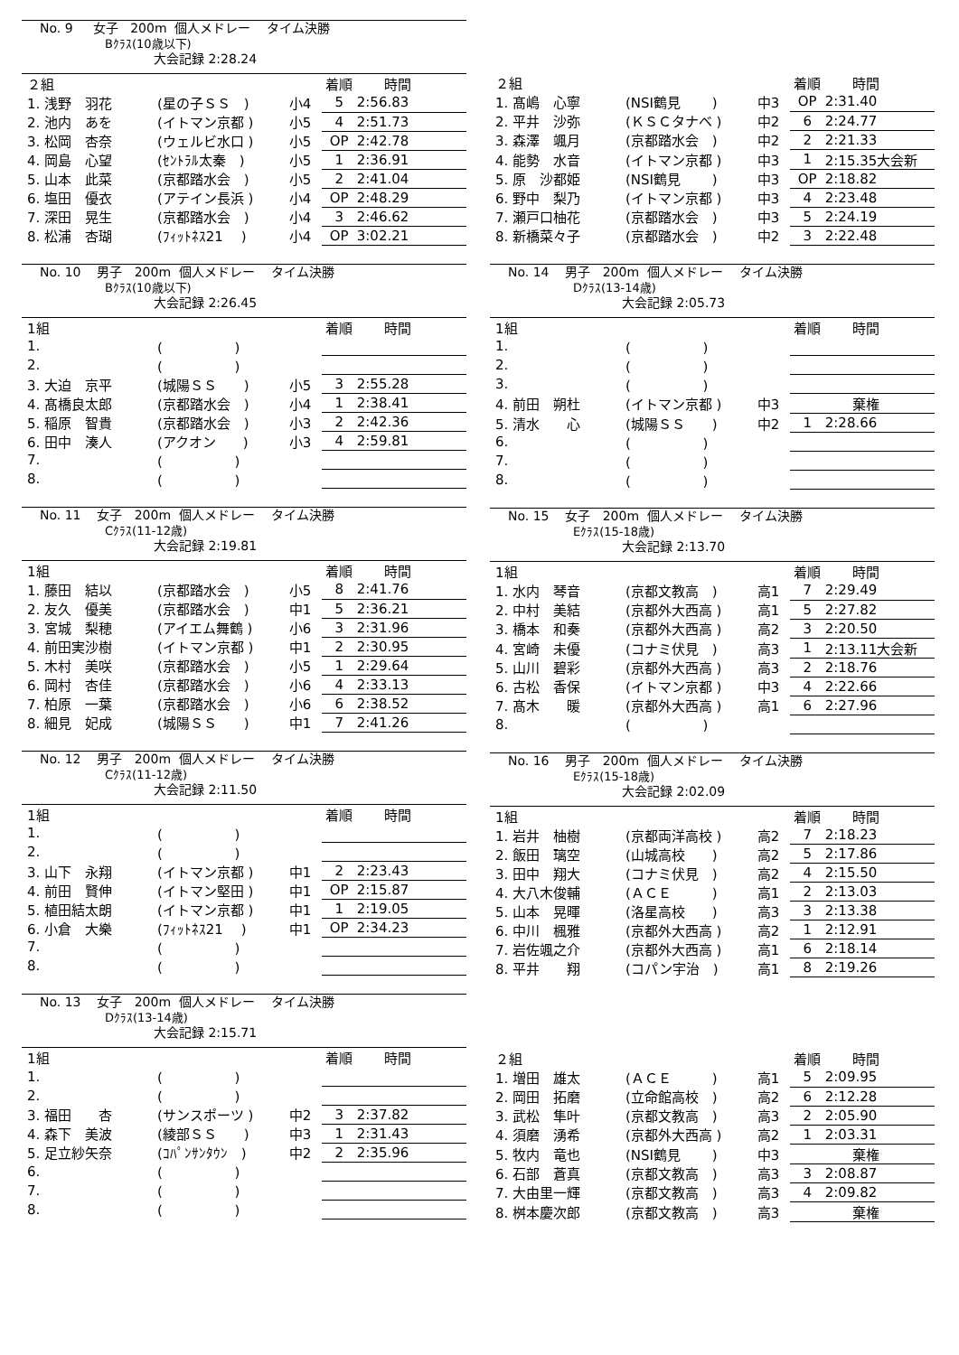No. 9 女子 200m 個人メドレー タイム決勝
Bｸﾗｽ(10歳以下)
大会記録 2:28.24
| ２組 | | | 着順 | 時間 |
| --- | --- | --- | --- | --- |
| 1. 浅野 羽花 | (星の子ＳＳ ) | 小4 | 5 | 2:56.83 |
| 2. 池内 あを | (イトマン京都 ) | 小5 | 4 | 2:51.73 |
| 3. 松岡 杏奈 | (ウェルビ水口 ) | 小5 | OP | 2:42.78 |
| 4. 岡島 心望 | (ｾﾝﾄﾗﾙ太秦 ) | 小5 | 1 | 2:36.91 |
| 5. 山本 此菜 | (京都踏水会 ) | 小5 | 2 | 2:41.04 |
| 6. 塩田 優衣 | (アテイン長浜 ) | 小4 | OP | 2:48.29 |
| 7. 深田 晃生 | (京都踏水会 ) | 小4 | 3 | 2:46.62 |
| 8. 松浦 杏瑚 | (ﾌｨｯﾄﾈｽ21 ) | 小4 | OP | 3:02.21 |
No. 10 男子 200m 個人メドレー タイム決勝
Bｸﾗｽ(10歳以下)
大会記録 2:26.45
| 1組 | | | 着順 | 時間 |
| --- | --- | --- | --- | --- |
| 1. | ( ) | | | |
| 2. | ( ) | | | |
| 3. 大迫 京平 | (城陽ＳＳ ) | 小5 | 3 | 2:55.28 |
| 4. 髙橋良太郎 | (京都踏水会 ) | 小4 | 1 | 2:38.41 |
| 5. 稲原 智貴 | (京都踏水会 ) | 小3 | 2 | 2:42.36 |
| 6. 田中 湊人 | (アクオン ) | 小3 | 4 | 2:59.81 |
| 7. | ( ) | | | |
| 8. | ( ) | | | |
No. 11 女子 200m 個人メドレー タイム決勝
Cｸﾗｽ(11-12歳)
大会記録 2:19.81
| 1組 | | | 着順 | 時間 |
| --- | --- | --- | --- | --- |
| 1. 藤田 結以 | (京都踏水会 ) | 小5 | 8 | 2:41.76 |
| 2. 友久 優美 | (京都踏水会 ) | 中1 | 5 | 2:36.21 |
| 3. 宮城 梨穂 | (アイエム舞鶴 ) | 小6 | 3 | 2:31.96 |
| 4. 前田実沙樹 | (イトマン京都 ) | 中1 | 2 | 2:30.95 |
| 5. 木村 美咲 | (京都踏水会 ) | 小5 | 1 | 2:29.64 |
| 6. 岡村 杏佳 | (京都踏水会 ) | 小6 | 4 | 2:33.13 |
| 7. 柏原 一葉 | (京都踏水会 ) | 小6 | 6 | 2:38.52 |
| 8. 細見 妃成 | (城陽ＳＳ ) | 中1 | 7 | 2:41.26 |
No. 12 男子 200m 個人メドレー タイム決勝
Cｸﾗｽ(11-12歳)
大会記録 2:11.50
| 1組 | | | 着順 | 時間 |
| --- | --- | --- | --- | --- |
| 1. | ( ) | | | |
| 2. | ( ) | | | |
| 3. 山下 永翔 | (イトマン京都 ) | 中1 | 2 | 2:23.43 |
| 4. 前田 賢伸 | (イトマン堅田 ) | 中1 | OP | 2:15.87 |
| 5. 植田結太朗 | (イトマン京都 ) | 中1 | 1 | 2:19.05 |
| 6. 小倉 大樂 | (ﾌｨｯﾄﾈｽ21 ) | 中1 | OP | 2:34.23 |
| 7. | ( ) | | | |
| 8. | ( ) | | | |
No. 13 女子 200m 個人メドレー タイム決勝
Dｸﾗｽ(13-14歳)
大会記録 2:15.71
| 1組 | | | 着順 | 時間 |
| --- | --- | --- | --- | --- |
| 1. | ( ) | | | |
| 2. | ( ) | | | |
| 3. 福田 杏 | (サンスポーツ ) | 中2 | 3 | 2:37.82 |
| 4. 森下 美波 | (綾部ＳＳ ) | 中3 | 1 | 2:31.43 |
| 5. 足立紗矢奈 | (ｺﾊﾟﾝｻﾝﾀｳﾝ ) | 中2 | 2 | 2:35.96 |
| 6. | ( ) | | | |
| 7. | ( ) | | | |
| 8. | ( ) | | | |
| ２組 | | | 着順 | 時間 |
| --- | --- | --- | --- | --- |
| 1. 髙嶋 心寧 | (NSI鶴見 ) | 中3 | OP | 2:31.40 |
| 2. 平井 沙弥 | (ＫＳＣタナベ ) | 中2 | 6 | 2:24.77 |
| 3. 森澤 颯月 | (京都踏水会 ) | 中2 | 2 | 2:21.33 |
| 4. 能勢 水音 | (イトマン京都 ) | 中3 | 1 | 2:15.35大会新 |
| 5. 原 沙都姫 | (NSI鶴見 ) | 中3 | OP | 2:18.82 |
| 6. 野中 梨乃 | (イトマン京都 ) | 中3 | 4 | 2:23.48 |
| 7. 瀬戸口柚花 | (京都踏水会 ) | 中3 | 5 | 2:24.19 |
| 8. 新橋菜々子 | (京都踏水会 ) | 中2 | 3 | 2:22.48 |
No. 14 男子 200m 個人メドレー タイム決勝
Dｸﾗｽ(13-14歳)
大会記録 2:05.73
| 1組 | | | 着順 | 時間 |
| --- | --- | --- | --- | --- |
| 1. | ( ) | | | |
| 2. | ( ) | | | |
| 3. | ( ) | | | |
| 4. 前田 朔杜 | (イトマン京都 ) | 中3 | | 棄権 |
| 5. 清水 心 | (城陽ＳＳ ) | 中2 | 1 | 2:28.66 |
| 6. | ( ) | | | |
| 7. | ( ) | | | |
| 8. | ( ) | | | |
No. 15 女子 200m 個人メドレー タイム決勝
Eｸﾗｽ(15-18歳)
大会記録 2:13.70
| 1組 | | | 着順 | 時間 |
| --- | --- | --- | --- | --- |
| 1. 水内 琴音 | (京都文教高 ) | 高1 | 7 | 2:29.49 |
| 2. 中村 美結 | (京都外大西高 ) | 高1 | 5 | 2:27.82 |
| 3. 橋本 和奏 | (京都外大西高 ) | 高2 | 3 | 2:20.50 |
| 4. 宮崎 未優 | (コナミ伏見 ) | 高3 | 1 | 2:13.11大会新 |
| 5. 山川 碧彩 | (京都外大西高 ) | 高3 | 2 | 2:18.76 |
| 6. 古松 香保 | (イトマン京都 ) | 中3 | 4 | 2:22.66 |
| 7. 髙木 暖 | (京都外大西高 ) | 高1 | 6 | 2:27.96 |
| 8. | ( ) | | | |
No. 16 男子 200m 個人メドレー タイム決勝
Eｸﾗｽ(15-18歳)
大会記録 2:02.09
| 1組 | | | 着順 | 時間 |
| --- | --- | --- | --- | --- |
| 1. 岩井 柚樹 | (京都両洋高校 ) | 高2 | 7 | 2:18.23 |
| 2. 飯田 璃空 | (山城高校 ) | 高2 | 5 | 2:17.86 |
| 3. 田中 翔大 | (コナミ伏見 ) | 高2 | 4 | 2:15.50 |
| 4. 大八木俊輔 | (ＡＣＥ ) | 高1 | 2 | 2:13.03 |
| 5. 山本 晃暉 | (洛星高校 ) | 高3 | 3 | 2:13.38 |
| 6. 中川 楓雅 | (京都外大西高 ) | 高2 | 1 | 2:12.91 |
| 7. 岩佐颯之介 | (京都外大西高 ) | 高1 | 6 | 2:18.14 |
| 8. 平井 翔 | (コパン宇治 ) | 高1 | 8 | 2:19.26 |
| ２組 | | | 着順 | 時間 |
| --- | --- | --- | --- | --- |
| 1. 増田 雄太 | (ＡＣＥ ) | 高1 | 5 | 2:09.95 |
| 2. 岡田 拓磨 | (立命館高校 ) | 高2 | 6 | 2:12.28 |
| 3. 武松 隼叶 | (京都文教高 ) | 高3 | 2 | 2:05.90 |
| 4. 須磨 湧希 | (京都外大西高 ) | 高2 | 1 | 2:03.31 |
| 5. 牧内 竜也 | (NSI鶴見 ) | 中3 | | 棄権 |
| 6. 石部 蒼真 | (京都文教高 ) | 高3 | 3 | 2:08.87 |
| 7. 大由里一輝 | (京都文教高 ) | 高3 | 4 | 2:09.82 |
| 8. 桝本慶次郎 | (京都文教高 ) | 高3 | | 棄権 |